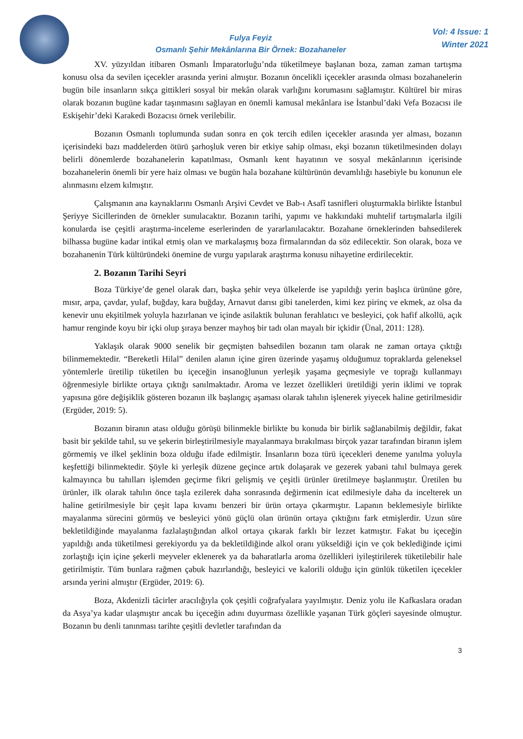Fulya Feyiz
Osmanlı Şehir Mekânlarına Bir Örnek: Bozahaneler
Vol: 4 Issue: 1
Winter 2021
XV. yüzyıldan itibaren Osmanlı İmparatorluğu’nda tüketilmeye başlanan boza, zaman zaman tartışma konusu olsa da sevilen içecekler arasında yerini almıştır. Bozanın öncelikli içecekler arasında olması bozahanelerin bugün bile insanların sıkça gittikleri sosyal bir mekân olarak varlığını korumasını sağlamıştır. Kültürel bir miras olarak bozanın bugüne kadar taşınmasını sağlayan en önemli kamusal mekânlara ise İstanbul’daki Vefa Bozacısı ile Eskişehir’deki Karakedi Bozacısı örnek verilebilir.
Bozanın Osmanlı toplumunda sudan sonra en çok tercih edilen içecekler arasında yer alması, bozanın içerisindeki bazı maddelerden ötürü şarhoşluk veren bir etkiye sahip olması, ekşi bozanın tüketilmesinden dolayı belirli dönemlerde bozahanelerin kapatılması, Osmanlı kent hayatının ve sosyal mekânlarının içerisinde bozahanelerin önemli bir yere haiz olması ve bugün hala bozahane kültürünün devamlılığı hasebiyle bu konunun ele alınmasını elzem kılmıştır.
Çalışmanın ana kaynaklarını Osmanlı Arşivi Cevdet ve Bab-ı Asafî tasnifleri oluşturmakla birlikte İstanbul Şeriyye Sicillerinden de örnekler sunulacaktır. Bozanın tarihi, yapımı ve hakkındaki muhtelif tartışmalarla ilgili konularda ise çeşitli araştırma-inceleme eserlerinden de yararlanılacaktır. Bozahane örneklerinden bahsedilerek bilhassa bugüne kadar intikal etmiş olan ve markalaşmış boza firmalarından da söz edilecektir. Son olarak, boza ve bozahanenin Türk kültüründeki önemine de vurgu yapılarak araştırma konusu nihayetine erdirilecektir.
2. Bozanın Tarihi Seyri
Boza Türkiye’de genel olarak darı, başka şehir veya ülkelerde ise yapıldığı yerin başlıca ürününe göre, mısır, arpa, çavdar, yulaf, buğday, kara buğday, Arnavut darısı gibi tanelerden, kimi kez pirinç ve ekmek, az olsa da kenevir unu ekşitilmek yoluyla hazırlanan ve içinde asilaktik bulunan ferahlatıcı ve besleyici, çok hafif alkollü, açık hamur renginde koyu bir içki olup şıraya benzer mayhoş bir tadı olan mayalı bir içkidir (Ünal, 2011: 128).
Yaklaşık olarak 9000 senelik bir geçmişten bahsedilen bozanın tam olarak ne zaman ortaya çıktığı bilinmemektedir. “Bereketli Hilal” denilen alanın içine giren üzerinde yaşamış olduğumuz topraklarda geleneksel yöntemlerle üretilip tüketilen bu içeceğin insanoğlunun yerleşik yaşama geçmesiyle ve toprağı kullanmayı öğrenmesiyle birlikte ortaya çıktığı sanılmaktadır. Aroma ve lezzet özellikleri üretildiği yerin iklimi ve toprak yapısına göre değişiklik gösteren bozanın ilk başlangıç aşaması olarak tahılın işlenerek yiyecek haline getirilmesidir (Ergüder, 2019: 5).
Bozanın biranın atası olduğu görüşü bilinmekle birlikte bu konuda bir birlik sağlanabilmiş değildir, fakat basit bir şekilde tahıl, su ve şekerin birleştirilmesiyle mayalanmaya bırakılması birçok yazar tarafından biranın işlem görmemiş ve ilkel şeklinin boza olduğu ifade edilmiştir. İnsanların boza türü içecekleri deneme yanılma yoluyla keşfettiği bilinmektedir. Şöyle ki yerleşik düzene geçince artık dolaşarak ve gezerek yabani tahıl bulmaya gerek kalmayınca bu tahılları işlemden geçirme fikri gelişmiş ve çeşitli ürünler üretilmeye başlanmıştır. Üretilen bu ürünler, ilk olarak tahılın önce taşla ezilerek daha sonrasında değirmenin icat edilmesiyle daha da incelterek un haline getirilmesiyle bir çeşit lapa kıvamı benzeri bir ürün ortaya çıkarmıştır. Lapanın beklemesiyle birlikte mayalanma sürecini görmüş ve besleyici yönü güçlü olan ürünün ortaya çıktığını fark etmişlerdir. Uzun süre bekletildiğinde mayalanma fazlalaştığından alkol ortaya çıkarak farklı bir lezzet katmıştır. Fakat bu içeceğin yapıldığı anda tüketilmesi gerekiyordu ya da bekletildiğinde alkol oranı yükseldiği için ve çok beklediğinde içimi zorlaştığı için içine şekerli meyveler eklenerek ya da baharatlarla aroma özellikleri iyileştirilerek tüketilebilir hale getirilmiştir. Tüm bunlara rağmen çabuk hazırlandığı, besleyici ve kalorili olduğu için günlük tüketilen içecekler arsında yerini almıştır (Ergüder, 2019: 6).
Boza, Akdenizli tâcirler aracılığıyla çok çeşitli coğrafyalara yayılmıştır. Deniz yolu ile Kafkaslara oradan da Asya’ya kadar ulaşmıştır ancak bu içeceğin adını duyurması özellikle yaşanan Türk göçleri sayesinde olmuştur. Bozanın bu denli tanınması tarihte çeşitli devletler tarafından da
3